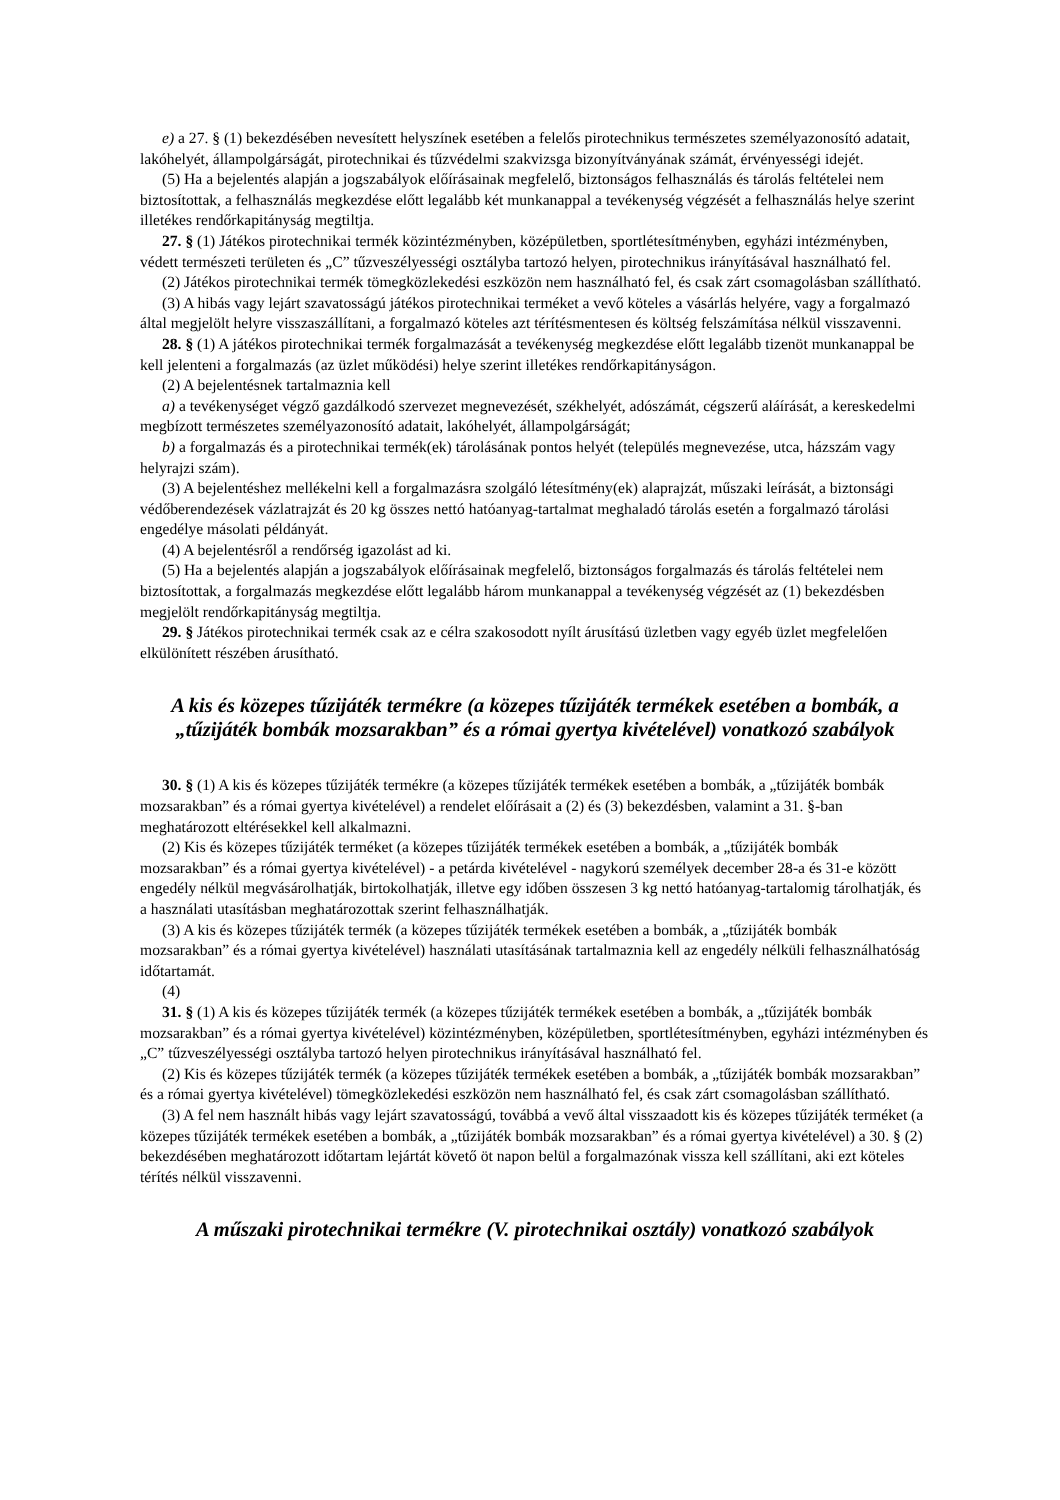e) a 27. § (1) bekezdésében nevesített helyszínek esetében a felelős pirotechnikus természetes személyazonosító adatait, lakóhelyét, állampolgárságát, pirotechnikai és tűzvédelmi szakvizsga bizonyítványának számát, érvényességi idejét.
(5) Ha a bejelentés alapján a jogszabályok előírásainak megfelelő, biztonságos felhasználás és tárolás feltételei nem biztosítottak, a felhasználás megkezdése előtt legalább két munkanappal a tevékenység végzését a felhasználás helye szerint illetékes rendőrkapitányság megtiltja.
27. § (1) Játékos pirotechnikai termék közintézményben, középületben, sportlétesítményben, egyházi intézményben, védett természeti területen és „C” tűzveszélyességi osztályba tartozó helyen, pirotechnikus irányításával használható fel.
(2) Játékos pirotechnikai termék tömegközlekedési eszközön nem használható fel, és csak zárt csomagolásban szállítható.
(3) A hibás vagy lejárt szavatosságú játékos pirotechnikai terméket a vevő köteles a vásárlás helyére, vagy a forgalmazó által megjelölt helyre visszaszállítani, a forgalmazó köteles azt térítésmentesen és költség felszámítása nélkül visszavenni.
28. § (1) A játékos pirotechnikai termék forgalmazását a tevékenység megkezdése előtt legalább tizenöt munkanappal be kell jelenteni a forgalmazás (az üzlet működési) helye szerint illetékes rendőrkapitányságon.
(2) A bejelentésnek tartalmaznia kell
a) a tevékenységet végző gazdálkodó szervezet megnevezését, székhelyét, adószámát, cégszerű aláírását, a kereskedelmi megbízott természetes személyazonosító adatait, lakóhelyét, állampolgárságát;
b) a forgalmazás és a pirotechnikai termék(ek) tárolásának pontos helyét (település megnevezése, utca, házszám vagy helyrajzi szám).
(3) A bejelentéshez mellékelni kell a forgalmazásra szolgáló létesítmény(ek) alaprajzát, műszaki leírását, a biztonsági védőberendezések vázlatrajzát és 20 kg összes nettó hatóanyag-tartalmat meghaladó tárolás esetén a forgalmazó tárolási engedélye másolati példányát.
(4) A bejelentésről a rendőrség igazolást ad ki.
(5) Ha a bejelentés alapján a jogszabályok előírásainak megfelelő, biztonságos forgalmazás és tárolás feltételei nem biztosítottak, a forgalmazás megkezdése előtt legalább három munkanappal a tevékenység végzését az (1) bekezdésben megjelölt rendőrkapitányság megtiltja.
29. § Játékos pirotechnikai termék csak az e célra szakosodott nyílt árusítású üzletben vagy egyéb üzlet megfelelően elkülönített részében árusítható.
A kis és közepes tűzijáték termékre (a közepes tűzijáték termékek esetében a bombák, a „tűzijáték bombák mozsarakban” és a római gyertya kivételével) vonatkozó szabályok
30. § (1) A kis és közepes tűzijáték termékre (a közepes tűzijáték termékek esetében a bombák, a „tűzijáték bombák mozsarakban” és a római gyertya kivételével) a rendelet előírásait a (2) és (3) bekezdésben, valamint a 31. §-ban meghatározott eltérésekkel kell alkalmazni.
(2) Kis és közepes tűzijáték terméket (a közepes tűzijáték termékek esetében a bombák, a „tűzijáték bombák mozsarakban” és a római gyertya kivételével) - a petárda kivételével - nagykorú személyek december 28-a és 31-e között engedély nélkül megvásárolhatják, birtokolhatják, illetve egy időben összesen 3 kg nettó hatóanyag-tartalomig tárolhatják, és a használati utasításban meghatározottak szerint felhasználhatják.
(3) A kis és közepes tűzijáték termék (a közepes tűzijáték termékek esetében a bombák, a „tűzijáték bombák mozsarakban” és a római gyertya kivételével) használati utasításának tartalmaznia kell az engedély nélküli felhasználhatóság időtartamát.
(4)
31. § (1) A kis és közepes tűzijáték termék (a közepes tűzijáték termékek esetében a bombák, a „tűzijáték bombák mozsarakban” és a római gyertya kivételével) közintézményben, középületben, sportlétesítményben, egyházi intézményben és „C” tűzveszélyességi osztályba tartozó helyen pirotechnikus irányításával használható fel.
(2) Kis és közepes tűzijáték termék (a közepes tűzijáték termékek esetében a bombák, a „tűzijáték bombák mozsarakban” és a római gyertya kivételével) tömegközlekedési eszközön nem használható fel, és csak zárt csomagolásban szállítható.
(3) A fel nem használt hibás vagy lejárt szavatosságú, továbbá a vevő által visszaadott kis és közepes tűzijáték terméket (a közepes tűzijáték termékek esetében a bombák, a „tűzijáték bombák mozsarakban” és a római gyertya kivételével) a 30. § (2) bekezdésében meghatározott időtartam lejártát követő öt napon belül a forgalmazónak vissza kell szállítani, aki ezt köteles térítés nélkül visszavenni.
A műszaki pirotechnikai termékre (V. pirotechnikai osztály) vonatkozó szabályok